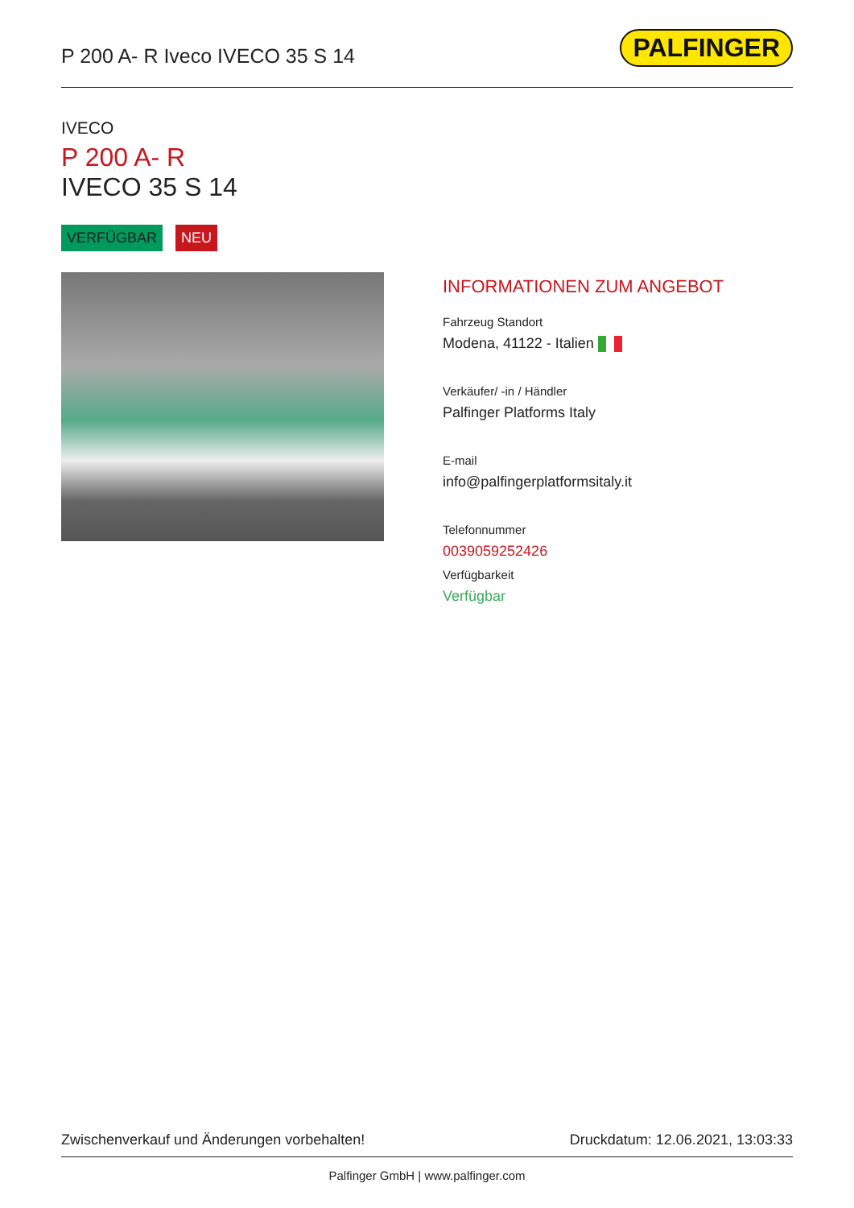P 200 A- R Iveco IVECO 35 S 14
PALFINGER
IVECO
P 200 A- R
IVECO 35 S 14
VERFÜGBAR NEU
INFORMATIONEN ZUM ANGEBOT
Fahrzeug Standort
Modena, 41122 - Italien
Verkäufer/ -in / Händler
Palfinger Platforms Italy
E-mail
info@palfingerplatformsitaly.it
Telefonnummer
0039059252426
Verfügbarkeit
Verfügbar
Zwischenverkauf und Änderungen vorbehalten! Druckdatum: 12.06.2021, 13:03:33
Palfinger GmbH | www.palfinger.com